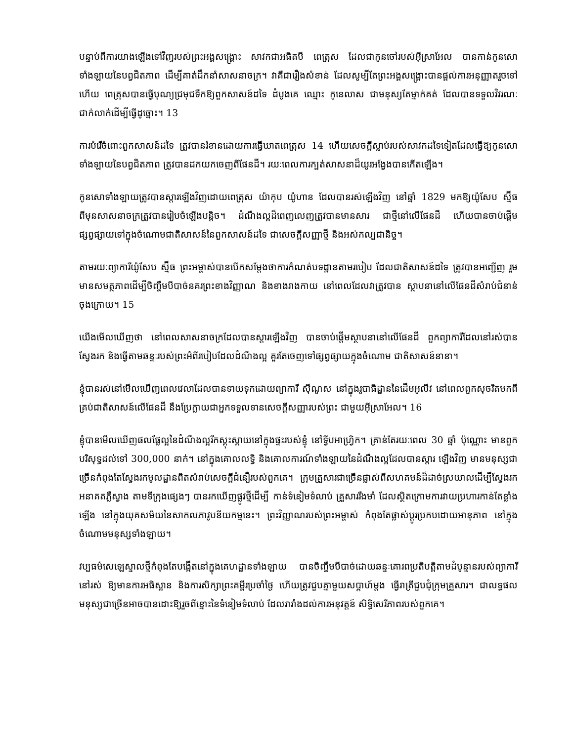បន្ទាប់ពីការយាងឡើងទៅវិញរបស់ព្រះអង្គសង្គ្រោះ សាវកជាអធិតបី ពេត្រុស ដែលជាកូនចៅរបស់អ៊ីស្រាអែល បានកាន់កូនសោទាំងឡាយនៃបព្វជិតភាព ដើម្បីគាត់ដឹកនាំសាសនាចក្រ។ វាគឺជារឿងសំខាន់ ដែលសូម្បីតែព្រះអង្គសង្គ្រោះបានផ្ដល់ការអនុញ្ញាតរួចទៅហើយ ពេត្រុសបានធ្វើបុណ្យជ្រមុជទឹកឱ្យពួកសាសន៍ដទៃ ដំបូងគេ ឈ្មោះ កូនេលាស ជាមនុស្សតែម្នាក់គត់ ដែលបានទទួលវិវរណៈជាក់លាក់ដើម្បីធ្វើដូច្នោះ។ 13
ការបំរើចំពោះពួកសាសន៍ដទៃ ត្រូវបានរំខានដោយការធ្វើឃាតពេត្រុស 14 ហើយសេចក្ដីស្លាប់របស់សាវកដទៃទៀតដែលធ្វើឱ្យកូនសោទាំងឡាយនៃបព្វជិតភាព ត្រូវបានដកយកចេញពីផែនដី។ រយៈពេលការក្បត់សាសនាដ៏យូរអង្វែងបានកើតឡើង។
កូនសោទាំងឡាយត្រូវបានស្ដារឡើងវិញដោយពេត្រុស យ៉ាកុប យ៉ូហាន ដែលបានរស់ឡើងវិញ នៅឆ្នាំ 1829 មកឱ្យយ៉ូសែប ស្ម៊ីធ ពីមុនសាសនាចក្រត្រូវបានរៀបចំឡើងបន្តិច។ ដំណឹងល្អដ៏ពេញលេញត្រូវបានមានសារ ជាថ្មីនៅលើផែនដី ហើយបានចាប់ផ្ដើមផ្សព្វផ្សាយទៅក្នុងចំណោមជាតិសាសន៍នៃពួកសាសន៍ដទៃ ជាសេចក្ដីសញ្ញាថ្មី និងអស់កល្បជានិច្ច។
តាមរយៈព្យាការីយ៉ូសែប ស្ម៊ីធ ព្រះអម្ចាស់បានបើកសម្ដែងថាការកំណត់បទដ្ឋានតាមរបៀប ដែលជាតិសាសន៍ដទៃ ត្រូវបានអញ្ជើញ រួមមានសមត្ថភាពដើម្បីចិញ្ចឹមបីបាច់នគរព្រះខាងវិញ្ញាណ និងខាងរាងកាយ នៅពេលដែលវាត្រូវបាន ស្ថាបនានៅលើផែនដីសំរាប់ជំនាន់ចុងក្រោយ។ 15
យើងមើលឃើញថា នៅពេលសាសនាចក្រដែលបានស្ដារឡើងវិញ បានចាប់ផ្ដើមស្ថាបនានៅលើផែនដី ពួកព្យាការីដែលនៅរស់បានស្វែងរក និងធ្វើតាមឆន្ទៈរបស់ព្រះអំពីរបៀបដែលដំណឹងល្អ គួរតែចេញទៅផ្សព្វផ្សាយក្នុងចំណោម ជាតិសាសន៍នានា។
ខ្ញុំបានរស់នៅមើលឃើញពេលវេលាដែលបានទាយទុកដោយព្យាការី ស៊ីណូស នៅក្នុងរូបាធិដ្ឋាននៃដើមអូលីវ នៅពេលពួកសុចរិតមកពីគ្រប់ជាតិសាសន៍លើផែនដី នឹងប្រែក្លាយជាអ្នកទទួលទានសេចក្ដីសញ្ញារបស់ព្រះ ជាមួយអ៊ីស្រាអែល។ 16
ខ្ញុំបានមើលឃើញផលផ្លែល្អនៃដំណឹងល្អរីកស្គុះស្គាយនៅក្នុងផ្ទះរបស់ខ្ញុំ នៅទ្វីបអាហ្វ្រិក។ គ្រាន់តែរយៈពេល 30 ឆ្នាំ ប៉ុណ្ណោះ មានពួកបរិសុទ្ធដល់ទៅ 300,000 នាក់។ នៅក្នុងគោលលទ្ធិ និងគោលការណ៍ទាំងឡាយនៃដំណឹងល្អដែលបានស្ដារ ឡើងវិញ មានមនុស្សជាច្រើនកំពុងតែស្វែងរកមូលដ្ឋានពិតសំរាប់សេចក្ដីជំនឿរបស់ពួកគេ។ ក្រុមគ្រួសារជាច្រើនផ្លាស់ពីសហគមន៍ដ៏ដាច់ស្រយាលដើម្បីស្វែងរកអនាគតភ្លឺស្វាង តាមទីក្រុងផ្សេងៗ បានរកឃើញផ្លូវថ្មីដើម្បី កាន់ទំនៀមទំលាប់ គ្រួសាររឹងមាំ ដែលស្ថិតក្រោមការវាយប្រហារកាន់តែខ្លាំងឡើង នៅក្នុងយុគសម័យនៃសាកលភាវូបនីយកម្មនេះ។ ព្រះវិញ្ញាណរបស់ព្រះអម្ចាស់ កំពុងតែផ្លាស់ប្ដូរប្រកបដោយអានុភាព នៅក្នុងចំណោមមនុស្សទាំងឡាយ។
វប្បធម៌សេឡេស្ទាលថ្មីកំពុងតែបង្កើតនៅក្នុងគេហដ្ឋានទាំងឡាយ បានចិញ្ចឹមបីបាច់ដោយឆន្ទៈគោរពប្រតិបត្តិតាមដំបូន្មានរបស់ព្យាការីនៅរស់ ឱ្យមានការអធិស្ឋាន និងការសិក្សាព្រះគម្ពីរប្រចាំថ្ងៃ ហើយត្រូវជួបគ្នាមួយសប្ដាហ៍ម្ដង ធ្វើរាត្រីជួបជុំក្រុមគ្រួសារ។ ជាលទ្ធផល មនុស្សជាច្រើនអាចបានដោះឱ្យរួចពីខ្នោះនៃទំនៀមទំលាប់ ដែលរារាំងដល់ការអនុវត្តន៍ សិទ្ធិសេរីភាពរបស់ពួកគេ។